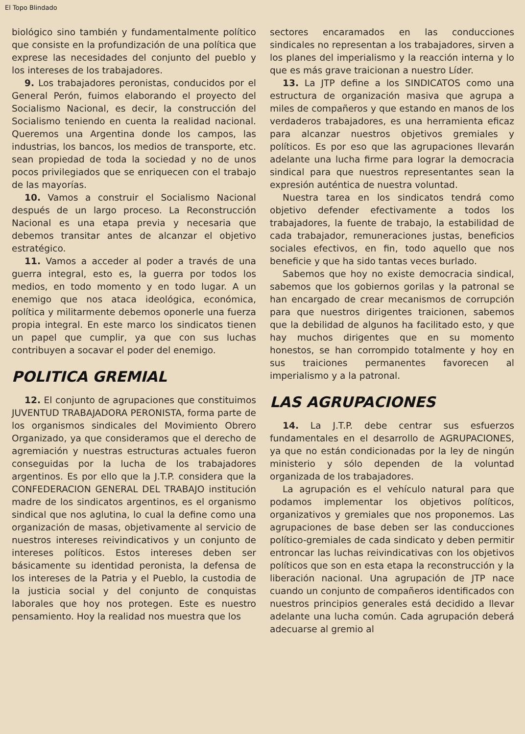El Topo Blindado
biológico sino también y fundamentalmente político que consiste en la profundización de una política que exprese las necesidades del conjunto del pueblo y los intereses de los trabajadores.
9. Los trabajadores peronistas, conducidos por el General Perón, fuimos elaborando el proyecto del Socialismo Nacional, es decir, la construcción del Socialismo teniendo en cuenta la realidad nacional. Queremos una Argentina donde los campos, las industrias, los bancos, los medios de transporte, etc. sean propiedad de toda la sociedad y no de unos pocos privilegiados que se enriquecen con el trabajo de las mayorías.
10. Vamos a construir el Socialismo Nacional después de un largo proceso. La Reconstrucción Nacional es una etapa previa y necesaria que debemos transitar antes de alcanzar el objetivo estratégico.
11. Vamos a acceder al poder a través de una guerra integral, esto es, la guerra por todos los medios, en todo momento y en todo lugar. A un enemigo que nos ataca ideológica, económica, política y militarmente debemos oponerle una fuerza propia integral. En este marco los sindicatos tienen un papel que cumplir, ya que con sus luchas contribuyen a socavar el poder del enemigo.
POLITICA GREMIAL
12. El conjunto de agrupaciones que constituimos JUVENTUD TRABAJADORA PERONISTA, forma parte de los organismos sindicales del Movimiento Obrero Organizado, ya que consideramos que el derecho de agremiación y nuestras estructuras actuales fueron conseguidas por la lucha de los trabajadores argentinos. Es por ello que la J.T.P. considera que la CONFEDERACION GENERAL DEL TRABAJO institución madre de los sindicatos argentinos, es el organismo sindical que nos aglutina, lo cual la define como una organización de masas, objetivamente al servicio de nuestros intereses reivindicativos y un conjunto de intereses políticos. Estos intereses deben ser básicamente su identidad peronista, la defensa de los intereses de la Patria y el Pueblo, la custodia de la justicia social y del conjunto de conquistas laborales que hoy nos protegen. Este es nuestro pensamiento. Hoy la realidad nos muestra que los
sectores encaramados en las conducciones sindicales no representan a los trabajadores, sirven a los planes del imperialismo y la reacción interna y lo que es más grave traicionan a nuestro Líder.
13. La JTP define a los SINDICATOS como una estructura de organización masiva que agrupa a miles de compañeros y que estando en manos de los verdaderos trabajadores, es una herramienta eficaz para alcanzar nuestros objetivos gremiales y políticos. Es por eso que las agrupaciones llevarán adelante una lucha firme para lograr la democracia sindical para que nuestros representantes sean la expresión auténtica de nuestra voluntad.
Nuestra tarea en los sindicatos tendrá como objetivo defender efectivamente a todos los trabajadores, la fuente de trabajo, la estabilidad de cada trabajador, remuneraciones justas, beneficios sociales efectivos, en fin, todo aquello que nos beneficie y que ha sido tantas veces burlado.
Sabemos que hoy no existe democracia sindical, sabemos que los gobiernos gorilas y la patronal se han encargado de crear mecanismos de corrupción para que nuestros dirigentes traicionen, sabemos que la debilidad de algunos ha facilitado esto, y que hay muchos dirigentes que en su momento honestos, se han corrompido totalmente y hoy en sus traiciones permanentes favorecen al imperialismo y a la patronal.
LAS AGRUPACIONES
14. La J.T.P. debe centrar sus esfuerzos fundamentales en el desarrollo de AGRUPACIONES, ya que no están condicionadas por la ley de ningún ministerio y sólo dependen de la voluntad organizada de los trabajadores.
La agrupación es el vehículo natural para que podamos implementar los objetivos políticos, organizativos y gremiales que nos proponemos. Las agrupaciones de base deben ser las conducciones político-gremiales de cada sindicato y deben permitir entroncar las luchas reivindicativas con los objetivos políticos que son en esta etapa la reconstrucción y la liberación nacional. Una agrupación de JTP nace cuando un conjunto de compañeros identificados con nuestros principios generales está decidido a llevar adelante una lucha común. Cada agrupación deberá adecuarse al gremio al